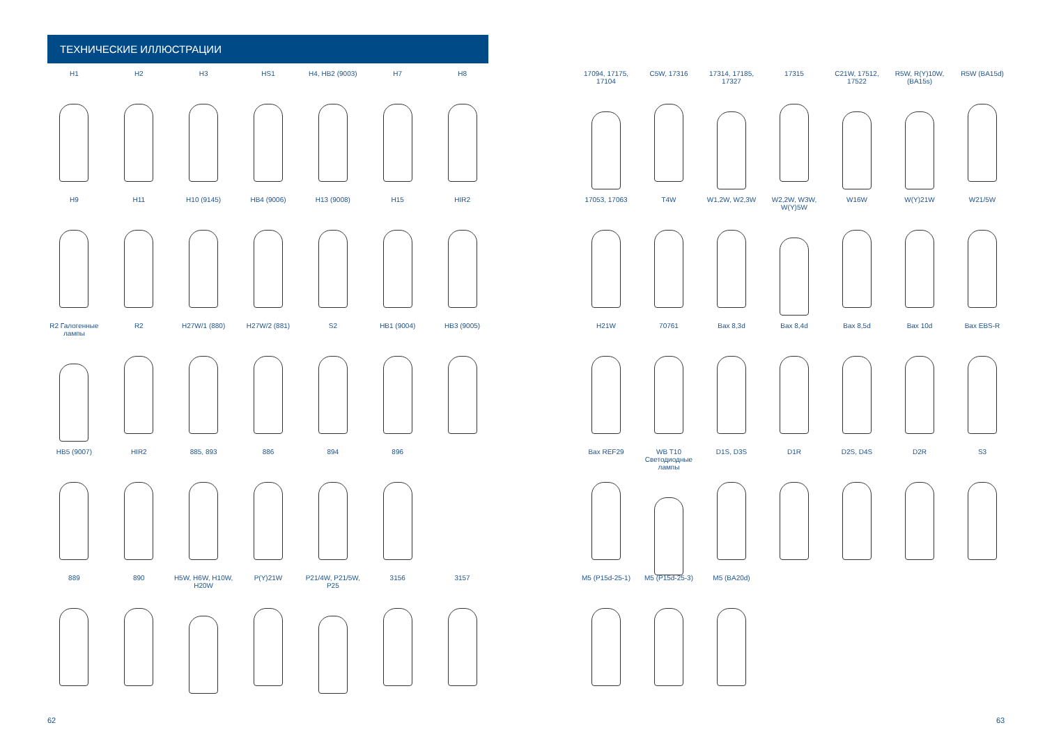ТЕХНИЧЕСКИЕ ИЛЛЮСТРАЦИИ
H1
H2
H3
HS1
H4, HB2 (9003)
H7
H8
H9
H11
H10 (9145)
HB4 (9006)
H13 (9008)
H15
HIR2
R2 Галогенные лампы
R2
H27W/1 (880)
H27W/2 (881)
S2
HB1 (9004)
HB3 (9005)
HB5 (9007)
HIR2
885, 893
886
894
896
889
890
H5W, H6W, H10W, H20W
P(Y)21W
P21/4W, P21/5W, P25
3156
3157
17094, 17175, 17104
C5W, 17316
17314, 17185, 17327
17315
C21W, 17512, 17522
R5W, R(Y)10W, (BA15s)
R5W (BA15d)
17053, 17063
T4W
W1,2W, W2,3W
W2,2W, W3W, W(Y)5W
W16W
W(Y)21W
W21/5W
H21W
70761
Bax 8,3d
Bax 8,4d
Bax 8,5d
Bax 10d
Bax EBS-R
Bax REF29
WB T10 Светодиодные лампы
D1S, D3S
D1R
D2S, D4S
D2R
S3
M5 (P15d-25-1)
M5 (P15d-25-3)
M5 (BA20d)
62 63